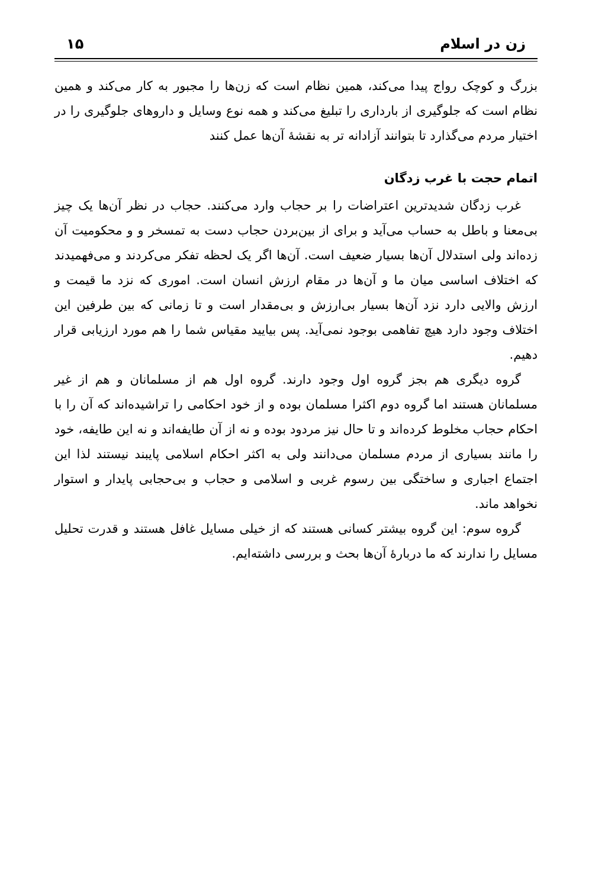زن در اسلام ۱۵
بزرگ و کوچک رواج پیدا می‌کند، همین نظام است که زن‌ها را مجبور به کار می‌کند و همین نظام است که جلوگیری از بارداری را تبلیغ می‌کند و همه نوع وسایل و داروهای جلوگیری را در اختیار مردم می‌گذارد تا بتوانند آزادانه تر به نقشهٔ آن‌ها عمل کنند
اتمام حجت با غرب زدگان
غرب زدگان شدیدترین اعتراضات را بر حجاب وارد می‌کنند. حجاب در نظر آن‌ها یک چیز بی‌معنا و باطل به حساب می‌آید و برای از بین‌بردن حجاب دست به تمسخر و و محکومیت آن زده‌اند ولی استدلال آن‌ها بسیار ضعیف است. آن‌ها اگر یک لحظه تفکر می‌کردند و می‌فهمیدند که اختلاف اساسی میان ما و آن‌ها در مقام ارزش انسان است. اموری که نزد ما قیمت و ارزش والایی دارد نزد آن‌ها بسیار بی‌ارزش و بی‌مقدار است و تا زمانی که بین طرفین این اختلاف وجود دارد هیچ تفاهمی بوجود نمی‌آید. پس بیایید مقیاس شما را هم مورد ارزیابی قرار دهیم.
گروه دیگری هم بجز گروه اول وجود دارند. گروه اول هم از مسلمانان و هم از غیر مسلمانان هستند اما گروه دوم اکثرا مسلمان بوده و از خود احکامی را تراشیده‌اند که آن را با احکام حجاب مخلوط کرده‌اند و تا حال نیز مردود بوده و نه از آن طایفه‌اند و نه این طایفه، خود را مانند بسیاری از مردم مسلمان می‌دانند ولی به اکثر احکام اسلامی پایبند نیستند لذا این اجتماع اجباری و ساختگی بین رسوم غربی و اسلامی و حجاب و بی‌حجابی پایدار و استوار نخواهد ماند.
گروه سوم: این گروه بیشتر کسانی هستند که از خیلی مسایل غافل هستند و قدرت تحلیل مسایل را ندارند که ما دربارهٔ آن‌ها بحث و بررسی داشته‌ایم.